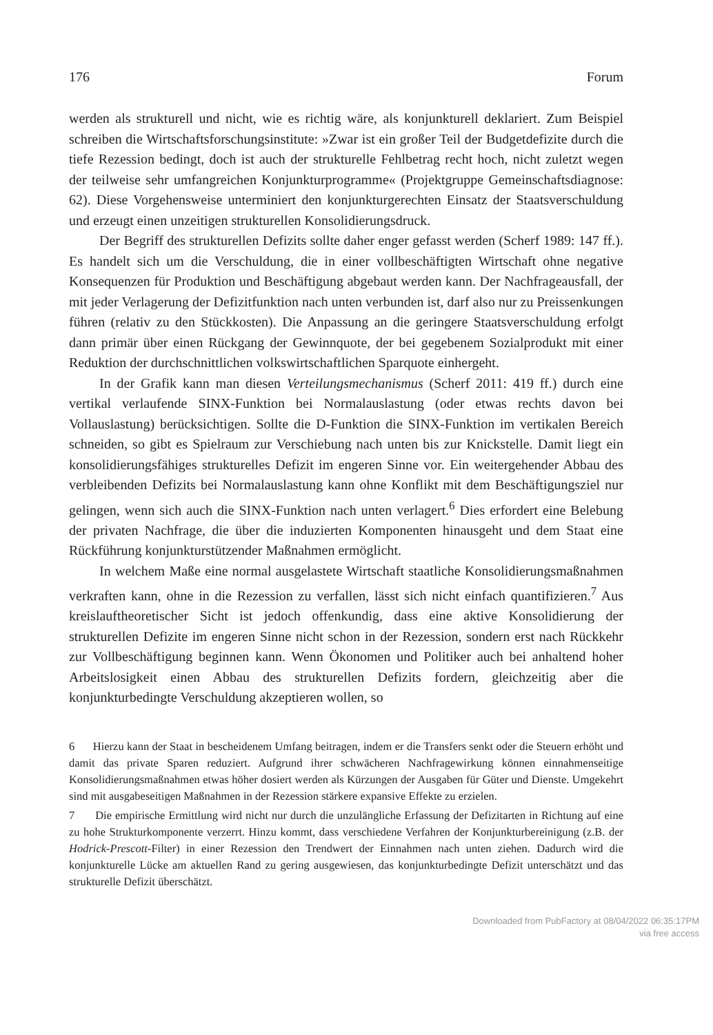176 Forum
werden als strukturell und nicht, wie es richtig wäre, als konjunkturell deklariert. Zum Beispiel schreiben die Wirtschaftsforschungsinstitute: »Zwar ist ein großer Teil der Budgetdefizite durch die tiefe Rezession bedingt, doch ist auch der strukturelle Fehlbetrag recht hoch, nicht zuletzt wegen der teilweise sehr umfangreichen Konjunkturprogramme« (Projektgruppe Gemeinschaftsdiagnose: 62). Diese Vorgehensweise unterminiert den konjunkturgerechten Einsatz der Staatsverschuldung und erzeugt einen unzeitigen strukturellen Konsolidierungsdruck.
Der Begriff des strukturellen Defizits sollte daher enger gefasst werden (Scherf 1989: 147 ff.). Es handelt sich um die Verschuldung, die in einer vollbeschäftigten Wirtschaft ohne negative Konsequenzen für Produktion und Beschäftigung abgebaut werden kann. Der Nachfrageausfall, der mit jeder Verlagerung der Defizitfunktion nach unten verbunden ist, darf also nur zu Preissenkungen führen (relativ zu den Stückkosten). Die Anpassung an die geringere Staatsverschuldung erfolgt dann primär über einen Rückgang der Gewinnquote, der bei gegebenem Sozialprodukt mit einer Reduktion der durchschnittlichen volkswirtschaftlichen Sparquote einhergeht.
In der Grafik kann man diesen Verteilungsmechanismus (Scherf 2011: 419 ff.) durch eine vertikal verlaufende SINX-Funktion bei Normalauslastung (oder etwas rechts davon bei Vollauslastung) berücksichtigen. Sollte die D-Funktion die SINX-Funktion im vertikalen Bereich schneiden, so gibt es Spielraum zur Verschiebung nach unten bis zur Knickstelle. Damit liegt ein konsolidierungsfähiges strukturelles Defizit im engeren Sinne vor. Ein weitergehender Abbau des verbleibenden Defizits bei Normalauslastung kann ohne Konflikt mit dem Beschäftigungsziel nur gelingen, wenn sich auch die SINX-Funktion nach unten verlagert.<sup>6</sup> Dies erfordert eine Belebung der privaten Nachfrage, die über die induzierten Komponenten hinausgeht und dem Staat eine Rückführung konjunkturstützender Maßnahmen ermöglicht.
In welchem Maße eine normal ausgelastete Wirtschaft staatliche Konsolidierungsmaßnahmen verkraften kann, ohne in die Rezession zu verfallen, lässt sich nicht einfach quantifizieren.<sup>7</sup> Aus kreislauftheoretischer Sicht ist jedoch offenkundig, dass eine aktive Konsolidierung der strukturellen Defizite im engeren Sinne nicht schon in der Rezession, sondern erst nach Rückkehr zur Vollbeschäftigung beginnen kann. Wenn Ökonomen und Politiker auch bei anhaltend hoher Arbeitslosigkeit einen Abbau des strukturellen Defizits fordern, gleichzeitig aber die konjunkturbedingte Verschuldung akzeptieren wollen, so
6 Hierzu kann der Staat in bescheidenem Umfang beitragen, indem er die Transfers senkt oder die Steuern erhöht und damit das private Sparen reduziert. Aufgrund ihrer schwächeren Nachfragewirkung können einnahmenseitige Konsolidierungsmaßnahmen etwas höher dosiert werden als Kürzungen der Ausgaben für Güter und Dienste. Umgekehrt sind mit ausgabeseitigen Maßnahmen in der Rezession stärkere expansive Effekte zu erzielen.
7 Die empirische Ermittlung wird nicht nur durch die unzulängliche Erfassung der Defizitarten in Richtung auf eine zu hohe Strukturkomponente verzerrt. Hinzu kommt, dass verschiedene Verfahren der Konjunkturbereinigung (z.B. der Hodrick-Prescott-Filter) in einer Rezession den Trendwert der Einnahmen nach unten ziehen. Dadurch wird die konjunkturelle Lücke am aktuellen Rand zu gering ausgewiesen, das konjunkturbedingte Defizit unterschätzt und das strukturelle Defizit überschätzt.
Downloaded from PubFactory at 08/04/2022 06:35:17PM
via free access